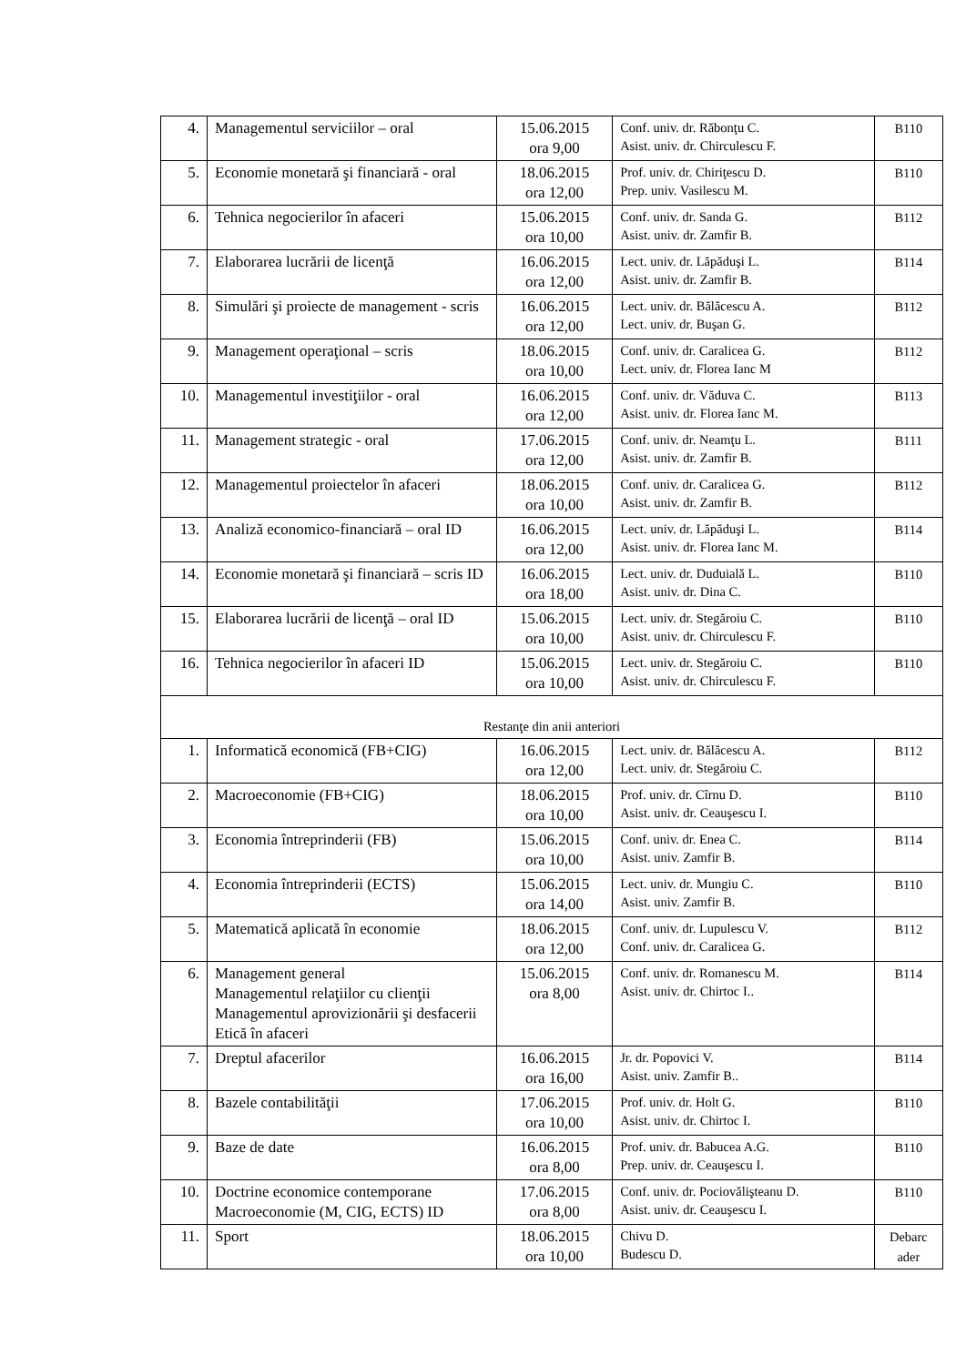| 4. | Managementul serviciilor – oral | 15.06.2015 ora 9,00 | Conf. univ. dr. Răbonţu C. Asist. univ. dr. Chirculescu F. | B110 |
| 5. | Economie monetară şi financiară - oral | 18.06.2015 ora 12,00 | Prof. univ. dr. Chiriţescu D. Prep. univ. Vasilescu M. | B110 |
| 6. | Tehnica negocierilor în afaceri | 15.06.2015 ora 10,00 | Conf. univ. dr. Sanda G. Asist. univ. dr. Zamfir B. | B112 |
| 7. | Elaborarea lucrării de licenţă | 16.06.2015 ora 12,00 | Lect. univ. dr. Lăpăduşi L. Asist. univ. dr. Zamfir B. | B114 |
| 8. | Simulări şi proiecte de management - scris | 16.06.2015 ora 12,00 | Lect. univ. dr. Bălăcescu A. Lect. univ. dr. Buşan G. | B112 |
| 9. | Management operaţional – scris | 18.06.2015 ora 10,00 | Conf. univ. dr. Caralicea G. Lect. univ. dr. Florea Ianc M | B112 |
| 10. | Managementul investiţiilor - oral | 16.06.2015 ora 12,00 | Conf. univ. dr. Văduva C. Asist. univ. dr. Florea Ianc M. | B113 |
| 11. | Management strategic - oral | 17.06.2015 ora 12,00 | Conf. univ. dr. Neamţu L. Asist. univ. dr. Zamfir B. | B111 |
| 12. | Managementul proiectelor în afaceri | 18.06.2015 ora 10,00 | Conf. univ. dr. Caralicea G. Asist. univ. dr. Zamfir B. | B112 |
| 13. | Analiză economico-financiară – oral ID | 16.06.2015 ora 12,00 | Lect. univ. dr. Lăpăduşi L. Asist. univ. dr. Florea Ianc M. | B114 |
| 14. | Economie monetară şi financiară – scris ID | 16.06.2015 ora 18,00 | Lect. univ. dr. Duduială L. Asist. univ. dr. Dina C. | B110 |
| 15. | Elaborarea lucrării de licenţă – oral ID | 15.06.2015 ora 10,00 | Lect. univ. dr. Stegăroiu C. Asist. univ. dr. Chirculescu F. | B110 |
| 16. | Tehnica negocierilor în afaceri ID | 15.06.2015 ora 10,00 | Lect. univ. dr. Stegăroiu C. Asist. univ. dr. Chirculescu F. | B110 |
| Restanţe din anii anteriori | | | | |
| 1. | Informatică economică (FB+CIG) | 16.06.2015 ora 12,00 | Lect. univ. dr. Bălăcescu A. Lect. univ. dr. Stegăroiu C. | B112 |
| 2. | Macroeconomie (FB+CIG) | 18.06.2015 ora 10,00 | Prof. univ. dr. Cîrnu D. Asist. univ. dr. Ceauşescu I. | B110 |
| 3. | Economia întreprinderii (FB) | 15.06.2015 ora 10,00 | Conf. univ. dr. Enea C. Asist. univ. Zamfir B. | B114 |
| 4. | Economia întreprinderii (ECTS) | 15.06.2015 ora 14,00 | Lect. univ. dr. Mungiu C. Asist. univ. Zamfir B. | B110 |
| 5. | Matematică aplicată în economie | 18.06.2015 ora 12,00 | Conf. univ. dr. Lupulescu V. Conf. univ. dr. Caralicea G. | B112 |
| 6. | Management general Managementul relaţiilor cu clienţii Managementul aprovizionării şi desfacerii Etică în afaceri | 15.06.2015 ora 8,00 | Conf. univ. dr. Romanescu M. Asist. univ. dr. Chirtoc I.. | B114 |
| 7. | Dreptul afacerilor | 16.06.2015 ora 16,00 | Jr. dr. Popovici V. Asist. univ. Zamfir B.. | B114 |
| 8. | Bazele contabilităţii | 17.06.2015 ora 10,00 | Prof. univ. dr. Holt G. Asist. univ. dr. Chirtoc I. | B110 |
| 9. | Baze de date | 16.06.2015 ora 8,00 | Prof. univ. dr. Babucea A.G. Prep. univ. dr. Ceauşescu I. | B110 |
| 10. | Doctrine economice contemporane Macroeconomie (M, CIG, ECTS) ID | 17.06.2015 ora 8,00 | Conf. univ. dr. Pociovălişteanu D. Asist. univ. dr. Ceauşescu I. | B110 |
| 11. | Sport | 18.06.2015 ora 10,00 | Chivu D. Budescu D. | Debarc ader |